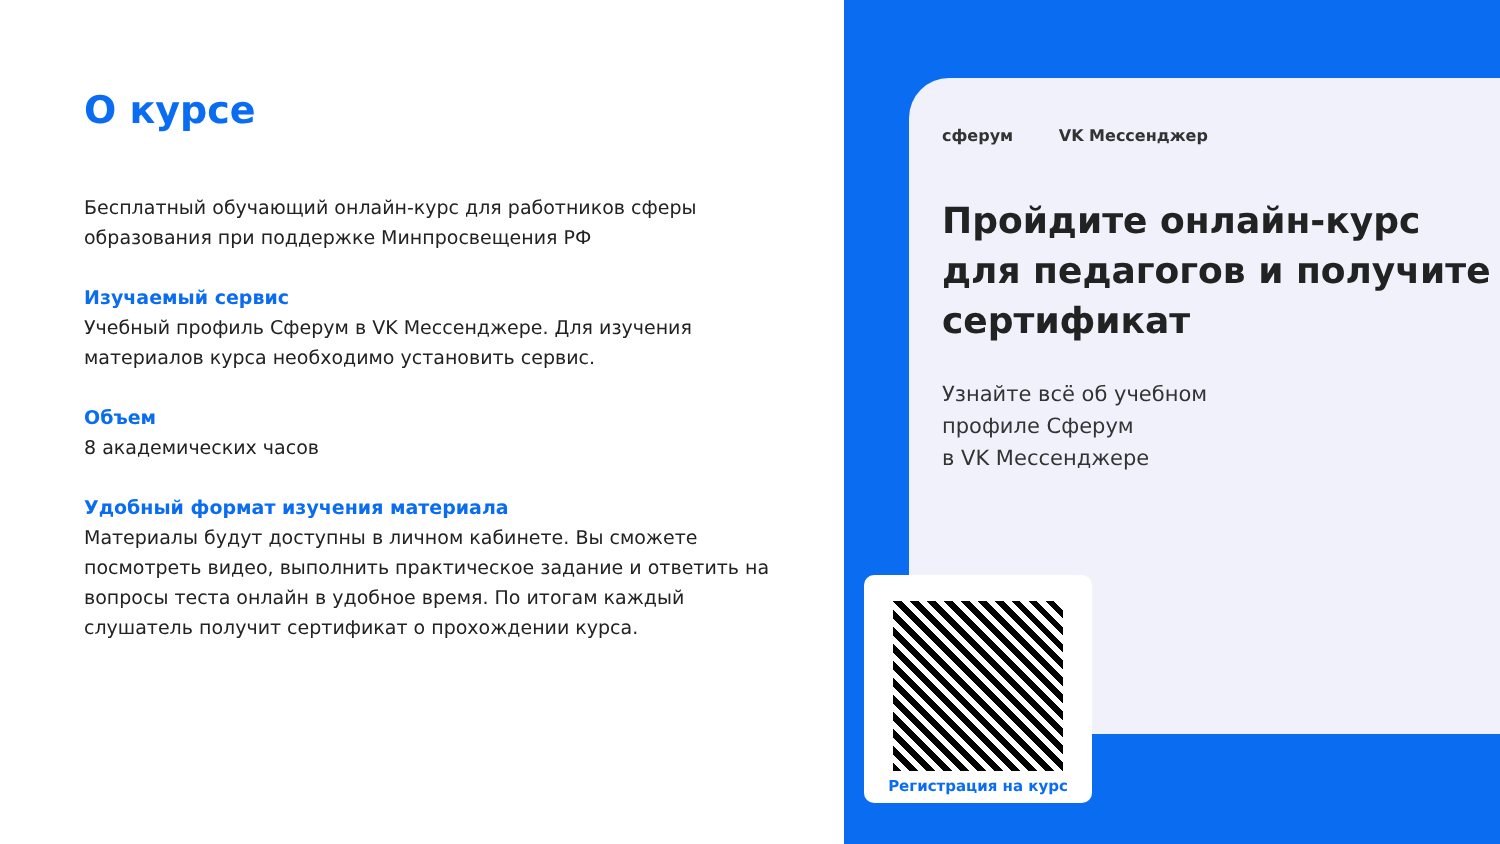О курсе
Бесплатный обучающий онлайн-курс для работников сферы образования при поддержке Минпросвещения РФ
Изучаемый сервис
Учебный профиль Сферум в VK Мессенджере. Для изучения материалов курса необходимо установить сервис.
Объем
8 академических часов
Удобный формат изучения материала
Материалы будут доступны в личном кабинете. Вы сможете посмотреть видео, выполнить практическое задание и ответить на вопросы теста онлайн в удобное время. По итогам каждый слушатель получит сертификат о прохождении курса.
сферум VK Мессенджер
Пройдите онлайн-курс
для педагогов и получите
сертификат
Узнайте всё об учебном
профиле Сферум
в VK Мессенджере
Регистрация на курс